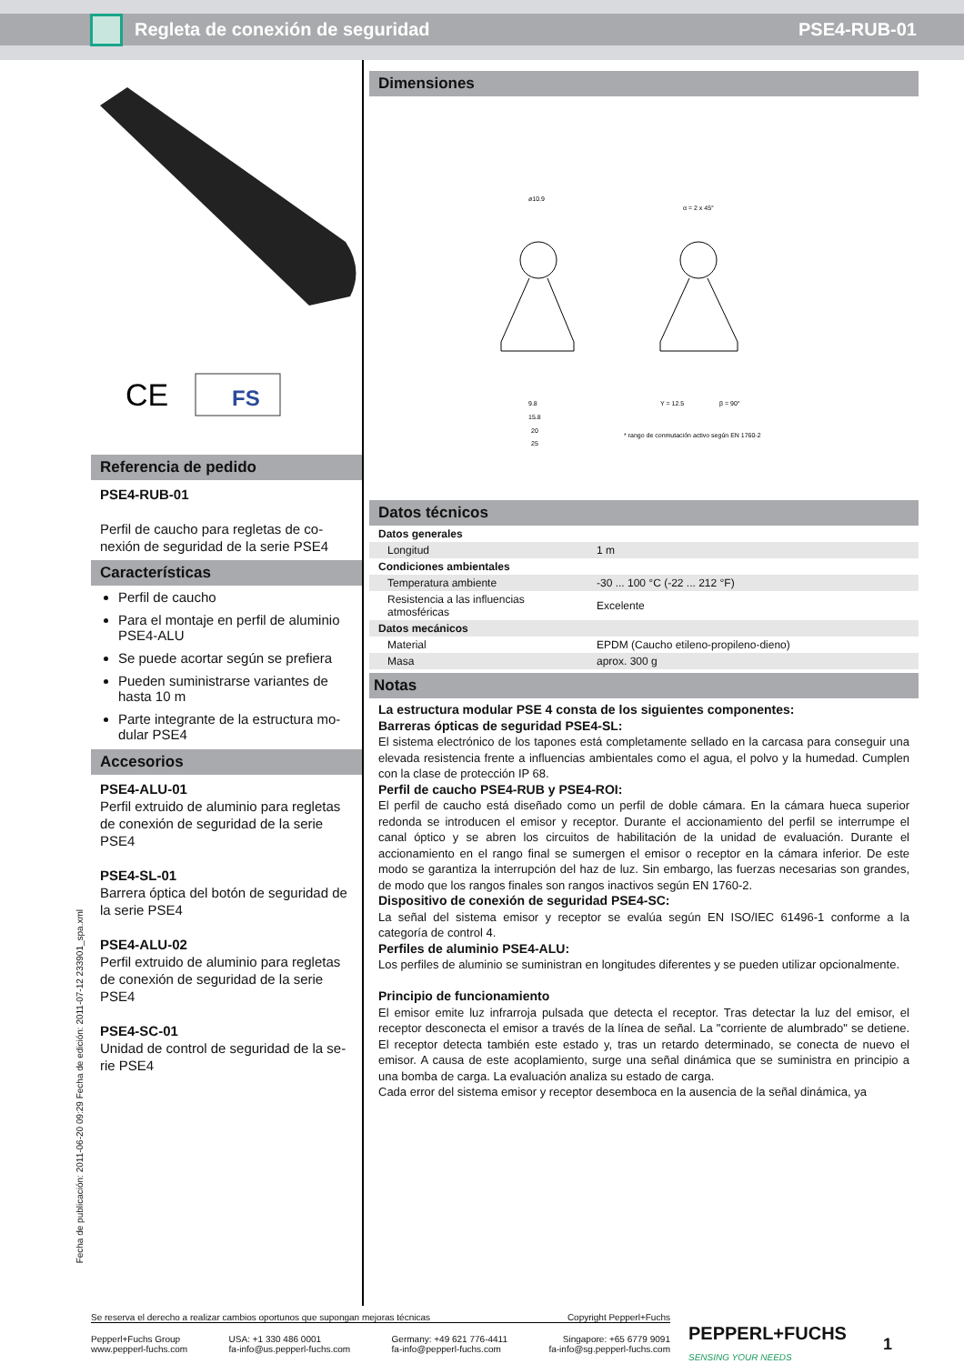Regleta de conexión de seguridad PSE4-RUB-01
CE
FS
Referencia de pedido
PSE4-RUB-01
Perfil de caucho para regletas de co-nexión de seguridad de la serie PSE4
Características
Perfil de caucho
Para el montaje en perfil de aluminio PSE4-ALU
Se puede acortar según se prefiera
Pueden suministrarse variantes de hasta 10 m
Parte integrante de la estructura mo-dular PSE4
Accesorios
PSE4-ALU-01
Perfil extruido de aluminio para regletas de conexión de seguridad de la serie PSE4
PSE4-SL-01
Barrera óptica del botón de seguridad de la serie PSE4
PSE4-ALU-02
Perfil extruido de aluminio para regletas de conexión de seguridad de la serie PSE4
PSE4-SC-01
Unidad de control de seguridad de la se-rie PSE4
Dimensiones
ø10.9
9.8
15.8
20
25
α = 2 x 45°
Y = 12.5
β = 90°
* rango de conmutación activo según EN 1760-2
Datos técnicos
| Datos generales | |
| Longitud | 1 m |
| Condiciones ambientales | |
| Temperatura ambiente | -30 ... 100 °C (-22 ... 212 °F) |
| Resistencia a las influencias atmosféricas | Excelente |
| Datos mecánicos | |
| Material | EPDM (Caucho etileno-propileno-dieno) |
| Masa | aprox. 300 g |
Notas
La estructura modular PSE 4 consta de los siguientes componentes:
Barreras ópticas de seguridad PSE4-SL:
El sistema electrónico de los tapones está completamente sellado en la carcasa para conseguir una elevada resistencia frente a influencias ambientales como el agua, el polvo y la humedad. Cumplen con la clase de protección IP 68.
Perfil de caucho PSE4-RUB y PSE4-ROI:
El perfil de caucho está diseñado como un perfil de doble cámara. En la cámara hueca superior redonda se introducen el emisor y receptor. Durante el accionamiento del perfil se interrumpe el canal óptico y se abren los circuitos de habilitación de la unidad de evaluación. Durante el accionamiento en el rango final se sumergen el emisor o receptor en la cámara inferior. De este modo se garantiza la interrupción del haz de luz. Sin embargo, las fuerzas necesarias son grandes, de modo que los rangos finales son rangos inactivos según EN 1760-2.
Dispositivo de conexión de seguridad PSE4-SC:
La señal del sistema emisor y receptor se evalúa según EN ISO/IEC 61496-1 conforme a la categoría de control 4.
Perfiles de aluminio PSE4-ALU:
Los perfiles de aluminio se suministran en longitudes diferentes y se pueden utilizar opcionalmente.
Principio de funcionamiento
El emisor emite luz infrarroja pulsada que detecta el receptor. Tras detectar la luz del emisor, el receptor desconecta el emisor a través de la línea de señal. La "corriente de alumbrado" se detiene. El receptor detecta también este estado y, tras un retardo determinado, se conecta de nuevo el emisor. A causa de este acoplamiento, surge una señal dinámica que se suministra en principio a una bomba de carga. La evaluación analiza su estado de carga.
Cada error del sistema emisor y receptor desemboca en la ausencia de la señal dinámica, ya
Fecha de publicación: 2011-06-20 09:29 Fecha de edición: 2011-07-12 233901_spa.xml
Se reserva el derecho a realizar cambios oportunos que supongan mejoras técnicas Copyright Pepperl+Fuchs
Pepperl+Fuchs Group
www.pepperl-fuchs.com USA: +1 330 486 0001
fa-info@us.pepperl-fuchs.com Germany: +49 621 776-4411
fa-info@pepperl-fuchs.com Singapore: +65 6779 9091
fa-info@sg.pepperl-fuchs.com
PEPPERL+FUCHS
SENSING YOUR NEEDS
1